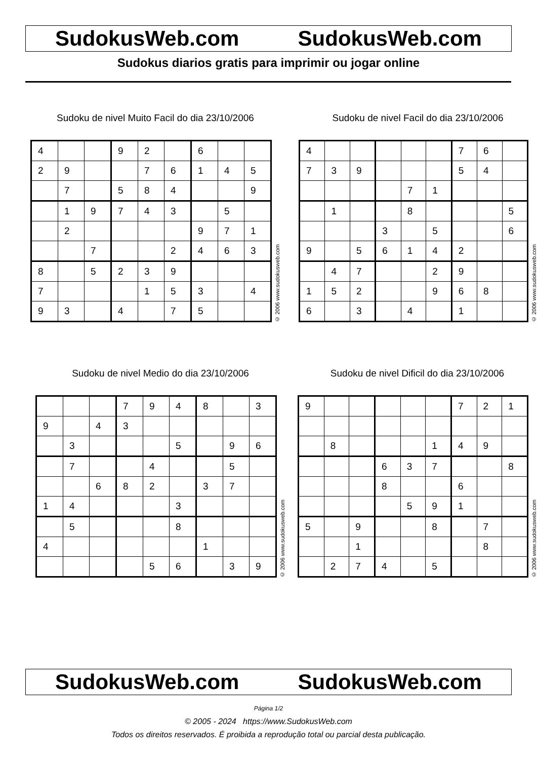SudokusWeb.com SudokusWeb.com
Sudokus diarios gratis para imprimir ou jogar online
Sudoku de nivel Muito Facil do dia 23/10/2006
| 4 | | | 9 | 2 | | 6 | | |
| 2 | 9 | | | 7 | 6 | 1 | 4 | 5 |
| | 7 | | 5 | 8 | 4 | | | 9 |
| | 1 | 9 | 7 | 4 | 3 | | 5 | |
| | 2 | | | | | 9 | 7 | 1 |
| | | 7 | | | 2 | 4 | 6 | 3 |
| 8 | | 5 | 2 | 3 | 9 | | | |
| 7 | | | | 1 | 5 | 3 | | 4 |
| 9 | 3 | | 4 | | 7 | 5 | | |
© 2006 www.sudokusweb.com
Sudoku de nivel Facil do dia 23/10/2006
| 4 | | | | | | 7 | 6 | |
| 7 | 3 | 9 | | | | 5 | 4 | |
| | | | | 7 | 1 | | | |
| | 1 | | | 8 | | | | 5 |
| | | | 3 | | 5 | | | 6 |
| 9 | | 5 | 6 | 1 | 4 | 2 | | |
| | 4 | 7 | | | 2 | 9 | | |
| 1 | 5 | 2 | | | 9 | 6 | 8 | |
| 6 | | 3 | | 4 | | 1 | | |
© 2006 www.sudokusweb.com
Sudoku de nivel Medio do dia 23/10/2006
| | | | 7 | 9 | 4 | 8 | | 3 |
| 9 | | 4 | 3 | | | | | |
| | 3 | | | | 5 | | 9 | 6 |
| | 7 | | | 4 | | | 5 | |
| | | 6 | 8 | 2 | | 3 | 7 | |
| 1 | 4 | | | | 3 | | | |
| | 5 | | | | 8 | | | |
| 4 | | | | | | 1 | | |
| | | | | 5 | 6 | | 3 | 9 |
© 2006 www.sudokusweb.com
Sudoku de nivel Dificil do dia 23/10/2006
| 9 | | | | | | 7 | 2 | 1 |
| | 8 | | | | 1 | 4 | 9 | |
| | | | 6 | 3 | 7 | | | 8 |
| | | | 8 | | | 6 | | |
| | | | | 5 | 9 | 1 | | |
| 5 | | 9 | | | 8 | | 7 | |
| | | 1 | | | | | 8 | |
| | 2 | 7 | 4 | | 5 | | | |
© 2006 www.sudokusweb.com
SudokusWeb.com SudokusWeb.com
Página 1/2
© 2005 - 2024 https://www.SudokusWeb.com
Todos os direitos reservados. É proibida a reprodução total ou parcial desta publicação.